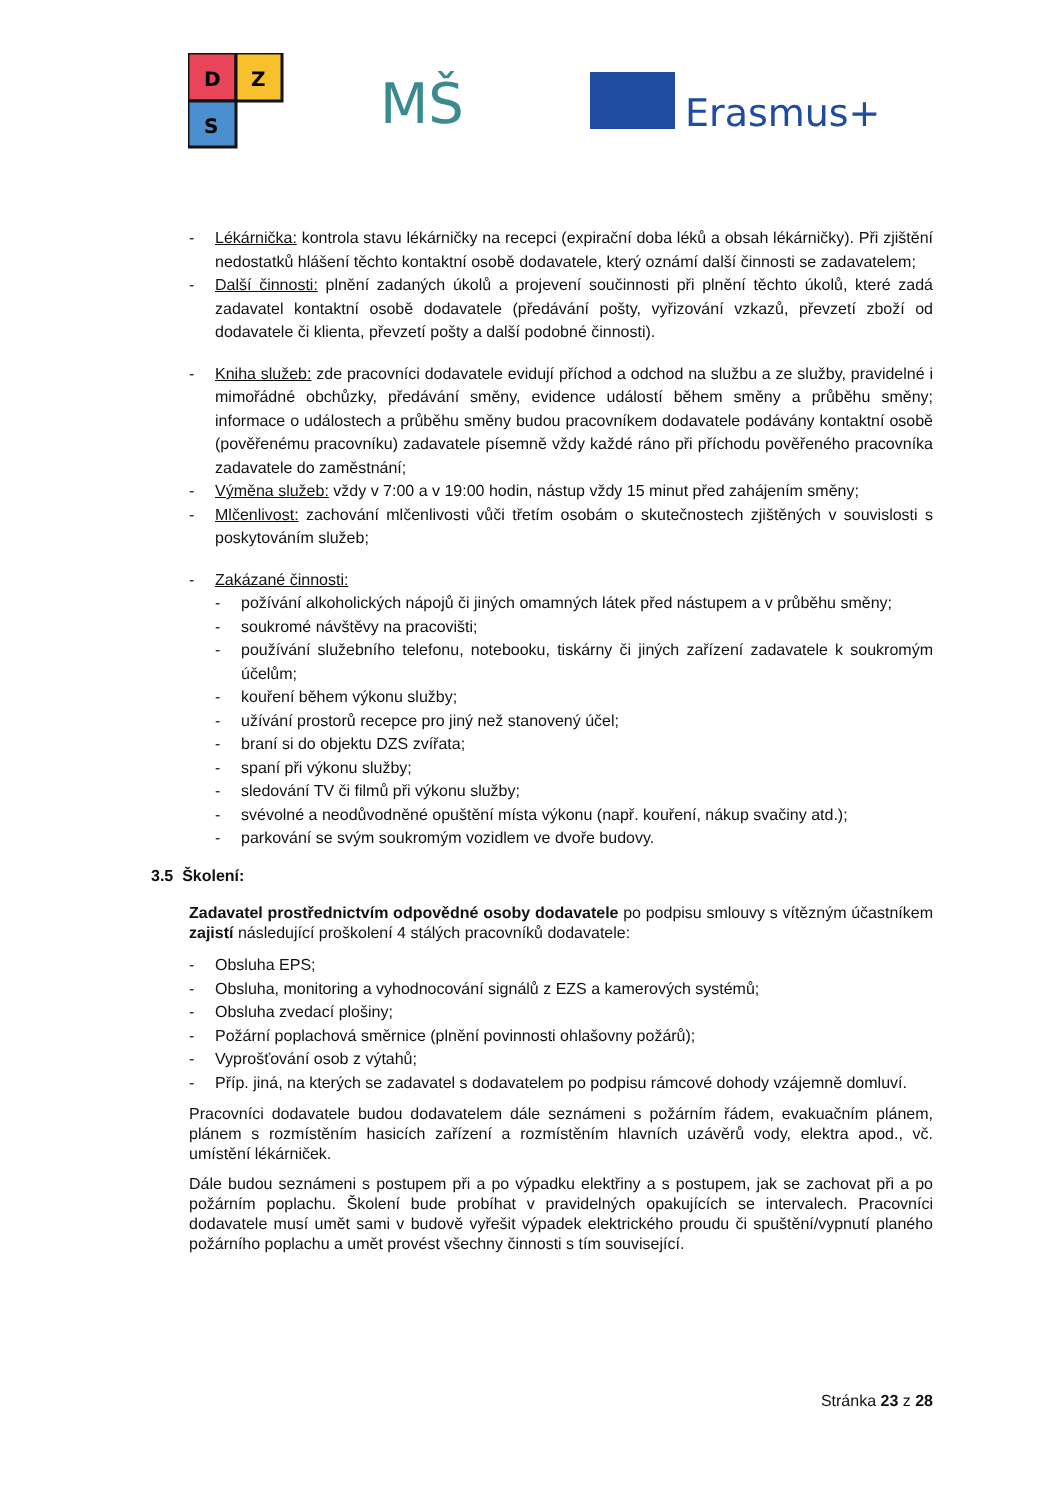D
Z
S
MŠ
Erasmus+
- Lékárnička: kontrola stavu lékárničky na recepci (expirační doba léků a obsah lékárničky). Při zjištění nedostatků hlášení těchto kontaktní osobě dodavatele, který oznámí další činnosti se zadavatelem;
- Další činnosti: plnění zadaných úkolů a projevení součinnosti při plnění těchto úkolů, které zadá zadavatel kontaktní osobě dodavatele (předávání pošty, vyřizování vzkazů, převzetí zboží od dodavatele či klienta, převzetí pošty a další podobné činnosti).
- Kniha služeb: zde pracovníci dodavatele evidují příchod a odchod na službu a ze služby, pravidelné i mimořádné obchůzky, předávání směny, evidence událostí během směny a průběhu směny; informace o událostech a průběhu směny budou pracovníkem dodavatele podávány kontaktní osobě (pověřenému pracovníku) zadavatele písemně vždy každé ráno při příchodu pověřeného pracovníka zadavatele do zaměstnání;
- Výměna služeb: vždy v 7:00 a v 19:00 hodin, nástup vždy 15 minut před zahájením směny;
- Mlčenlivost: zachování mlčenlivosti vůči třetím osobám o skutečnostech zjištěných v souvislosti s poskytováním služeb;
- Zakázané činnosti:
- požívání alkoholických nápojů či jiných omamných látek před nástupem a v průběhu směny;
- soukromé návštěvy na pracovišti;
- používání služebního telefonu, notebooku, tiskárny či jiných zařízení zadavatele k soukromým účelům;
- kouření během výkonu služby;
- užívání prostorů recepce pro jiný než stanovený účel;
- braní si do objektu DZS zvířata;
- spaní při výkonu služby;
- sledování TV či filmů při výkonu služby;
- svévolné a neodůvodněné opuštění místa výkonu (např. kouření, nákup svačiny atd.);
- parkování se svým soukromým vozidlem ve dvoře budovy.
3.5 Školení:
Zadavatel prostřednictvím odpovědné osoby dodavatele po podpisu smlouvy s vítězným účastníkem zajistí následující proškolení 4 stálých pracovníků dodavatele:
- Obsluha EPS;
- Obsluha, monitoring a vyhodnocování signálů z EZS a kamerových systémů;
- Obsluha zvedací plošiny;
- Požární poplachová směrnice (plnění povinnosti ohlašovny požárů);
- Vyprošťování osob z výtahů;
- Příp. jiná, na kterých se zadavatel s dodavatelem po podpisu rámcové dohody vzájemně domluví.
Pracovníci dodavatele budou dodavatelem dále seznámeni s požárním řádem, evakuačním plánem, plánem s rozmístěním hasicích zařízení a rozmístěním hlavních uzávěrů vody, elektra apod., vč. umístění lékárniček.
Dále budou seznámeni s postupem při a po výpadku elektřiny a s postupem, jak se zachovat při a po požárním poplachu. Školení bude probíhat v pravidelných opakujících se intervalech. Pracovníci dodavatele musí umět sami v budově vyřešit výpadek elektrického proudu či spuštění/vypnutí planého požárního poplachu a umět provést všechny činnosti s tím související.
Stránka 23 z 28